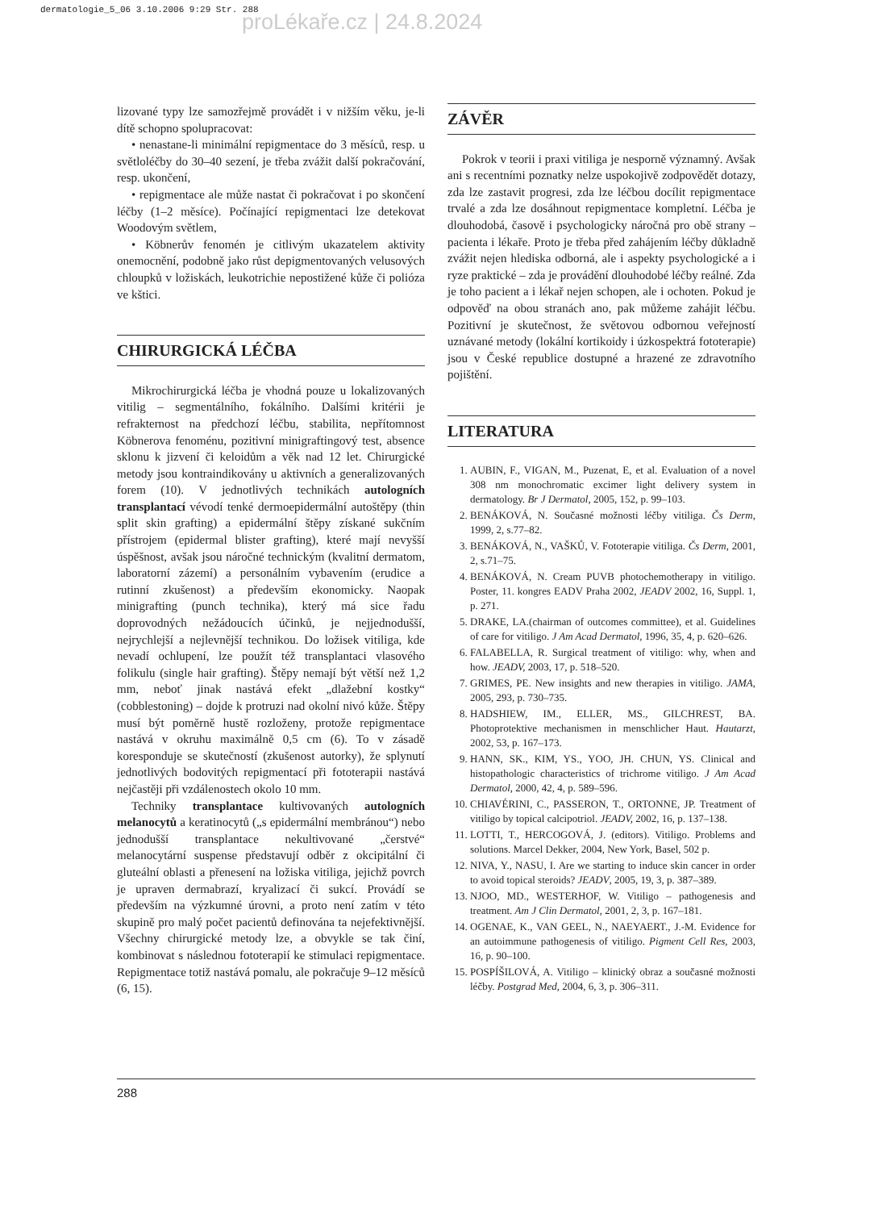dermatologie_5_06 3.10.2006 9:29 Str. 288
proLékaře.cz | 24.8.2024
lizované typy lze samozřejmě provádět i v nižším věku, je-li dítě schopno spolupracovat:
• nenastane-li minimální repigmentace do 3 měsíců, resp. u světloléčby do 30–40 sezení, je třeba zvážit další pokračování, resp. ukončení,
• repigmentace ale může nastat či pokračovat i po skončení léčby (1–2 měsíce). Počínající repigmentaci lze detekovat Woodovým světlem,
• Köbnerův fenomén je citlivým ukazatelem aktivity onemocnění, podobně jako růst depigmentovaných velusových chloupků v ložiskách, leukotrichie nepostižené kůže či polióza ve kštici.
CHIRURGICKÁ LÉČBA
Mikrochirurgická léčba je vhodná pouze u lokalizovaných vitilig – segmentálního, fokálního. Dalšími kritérii je refrakternost na předchozí léčbu, stabilita, nepřítomnost Köbnerova fenoménu, pozitivní minigraftingový test, absence sklonu k jizvení či keloidům a věk nad 12 let. Chirurgické metody jsou kontraindikovány u aktivních a generalizovaných forem (10). V jednotlivých technikách autologních transplantací vévodí tenké dermoepidermální autoštěpy (thin split skin grafting) a epidermální štěpy získané sukčním přístrojem (epidermal blister grafting), které mají nevyšší úspěšnost, avšak jsou náročné technickým (kvalitní dermatom, laboratorní zázemí) a personálním vybavením (erudice a rutinní zkušenost) a především ekonomicky. Naopak minigrafting (punch technika), který má sice řadu doprovodných nežádoucích účinků, je nejjednodušší, nejrychlejší a nejlevnější technikou. Do ložisek vitiliga, kde nevadí ochlupení, lze použít též transplantaci vlasového folikulu (single hair grafting). Štěpy nemají být větší než 1,2 mm, neboť jinak nastává efekt „dlažební kostky“ (cobblestoning) – dojde k protruzi nad okolní nivó kůže. Štěpy musí být poměrně hustě rozloženy, protože repigmentace nastává v okruhu maximálně 0,5 cm (6). To v zásadě koresponduje se skutečností (zkušenost autorky), že splynutí jednotlivých bodovitých repigmentací při fototerapii nastává nejčastěji při vzdálenostech okolo 10 mm.
Techniky transplantace kultivovaných autologních melanocytů a keratinocytů („s epidermální membránou“) nebo jednodušší transplantace nekultivované „čerstvé“ melanocytární suspense představují odběr z okcipitální či gluteální oblasti a přenesení na ložiska vitiliga, jejichž povrch je upraven dermabrazí, kryalizací či sukcí. Provádí se především na výzkumné úrovni, a proto není zatím v této skupině pro malý počet pacientů definována ta nejefektivnější. Všechny chirurgické metody lze, a obvykle se tak činí, kombinovat s následnou fototerapií ke stimulaci repigmentace. Repigmentace totiž nastává pomalu, ale pokračuje 9–12 měsíců (6, 15).
ZÁVĚR
Pokrok v teorii i praxi vitiliga je nesporně významný. Avšak ani s recentními poznatky nelze uspokojivě zodpovědět dotazy, zda lze zastavit progresi, zda lze léčbou docílit repigmentace trvalé a zda lze dosáhnout repigmentace kompletní. Léčba je dlouhodobá, časově i psychologicky náročná pro obě strany – pacienta i lékaře. Proto je třeba před zahájením léčby důkladně zvážit nejen hlediska odborná, ale i aspekty psychologické a i ryze praktické – zda je provádění dlouhodobé léčby reálné. Zda je toho pacient a i lékař nejen schopen, ale i ochoten. Pokud je odpověď na obou stranách ano, pak můžeme zahájit léčbu. Pozitivní je skutečnost, že světovou odbornou veřejností uznávané metody (lokální kortikoidy i úzkospektrá fototerapie) jsou v České republice dostupné a hrazené ze zdravotního pojištění.
LITERATURA
1. AUBIN, F., VIGAN, M., Puzenat, E, et al. Evaluation of a novel 308 nm monochromatic excimer light delivery system in dermatology. Br J Dermatol, 2005, 152, p. 99–103.
2. BENÁKOVÁ, N. Současné možnosti léčby vitiliga. Čs Derm, 1999, 2, s.77–82.
3. BENÁKOVÁ, N., VAŠKŮ, V. Fototerapie vitiliga. Čs Derm, 2001, 2, s.71–75.
4. BENÁKOVÁ, N. Cream PUVB photochemotherapy in vitiligo. Poster, 11. kongres EADV Praha 2002, JEADV 2002, 16, Suppl. 1, p. 271.
5. DRAKE, LA.(chairman of outcomes committee), et al. Guidelines of care for vitiligo. J Am Acad Dermatol, 1996, 35, 4, p. 620–626.
6. FALABELLA, R. Surgical treatment of vitiligo: why, when and how. JEADV, 2003, 17, p. 518–520.
7. GRIMES, PE. New insights and new therapies in vitiligo. JAMA, 2005, 293, p. 730–735.
8. HADSHIEW, IM., ELLER, MS., GILCHREST, BA. Photoprotektive mechanismen in menschlicher Haut. Hautarzt, 2002, 53, p. 167–173.
9. HANN, SK., KIM, YS., YOO, JH. CHUN, YS. Clinical and histopathologic characteristics of trichrome vitiligo. J Am Acad Dermatol, 2000, 42, 4, p. 589–596.
10. CHIAVÉRINI, C., PASSERON, T., ORTONNE, JP. Treatment of vitiligo by topical calcipotriol. JEADV, 2002, 16, p. 137–138.
11. LOTTI, T., HERCOGOVÁ, J. (editors). Vitiligo. Problems and solutions. Marcel Dekker, 2004, New York, Basel, 502 p.
12. NIVA, Y., NASU, I. Are we starting to induce skin cancer in order to avoid topical steroids? JEADV, 2005, 19, 3, p. 387–389.
13. NJOO, MD., WESTERHOF, W. Vitiligo – pathogenesis and treatment. Am J Clin Dermatol, 2001, 2, 3, p. 167–181.
14. OGENAE, K., VAN GEEL, N., NAEYAERT., J.-M. Evidence for an autoimmune pathogenesis of vitiligo. Pigment Cell Res, 2003, 16, p. 90–100.
15. POSPÍŠILOVÁ, A. Vitiligo – klinický obraz a současné možnosti léčby. Postgrad Med, 2004, 6, 3, p. 306–311.
288